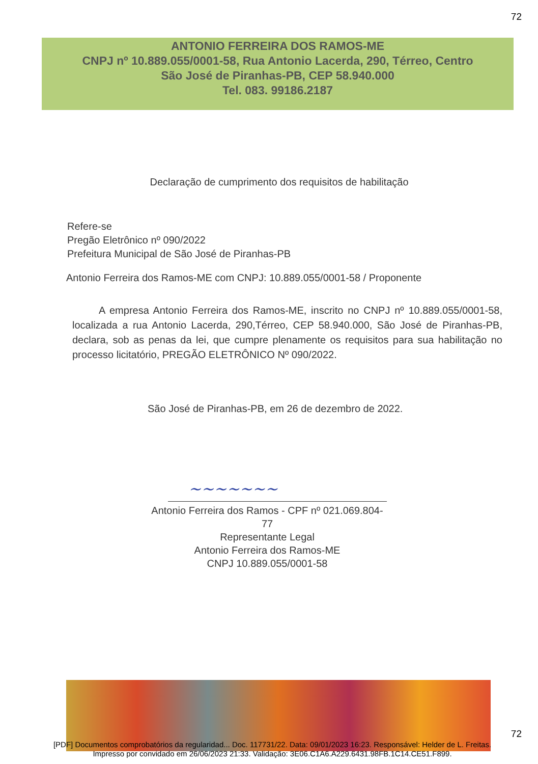72
ANTONIO FERREIRA DOS RAMOS-ME
CNPJ nº 10.889.055/0001-58, Rua Antonio Lacerda, 290, Térreo, Centro
São José de Piranhas-PB, CEP 58.940.000
Tel. 083. 99186.2187
Declaração de cumprimento dos requisitos de habilitação
Refere-se
Pregão Eletrônico nº 090/2022
Prefeitura Municipal de São José de Piranhas-PB
Antonio Ferreira dos Ramos-ME com CNPJ: 10.889.055/0001-58 / Proponente
A empresa Antonio Ferreira dos Ramos-ME, inscrito no CNPJ nº 10.889.055/0001-58, localizada a rua Antonio Lacerda, 290,Térreo, CEP 58.940.000, São José de Piranhas-PB, declara, sob as penas da lei, que cumpre plenamente os requisitos para sua habilitação no processo licitatório, PREGÃO ELETRÔNICO Nº 090/2022.
São José de Piranhas-PB, em 26 de dezembro de 2022.
~~~~~~~
Antonio Ferreira dos Ramos - CPF nº 021.069.804-77
Representante Legal
Antonio Ferreira dos Ramos-ME
CNPJ 10.889.055/0001-58
72
[PDF] Documentos comprobatórios da regularidad... Doc. 117731/22. Data: 09/01/2023 16:23. Responsável: Helder de L. Freitas.
Impresso por convidado em 26/06/2023 21:33. Validação: 3E06.C1A6.A229.6431.98FB.1C14.CE51.F899.